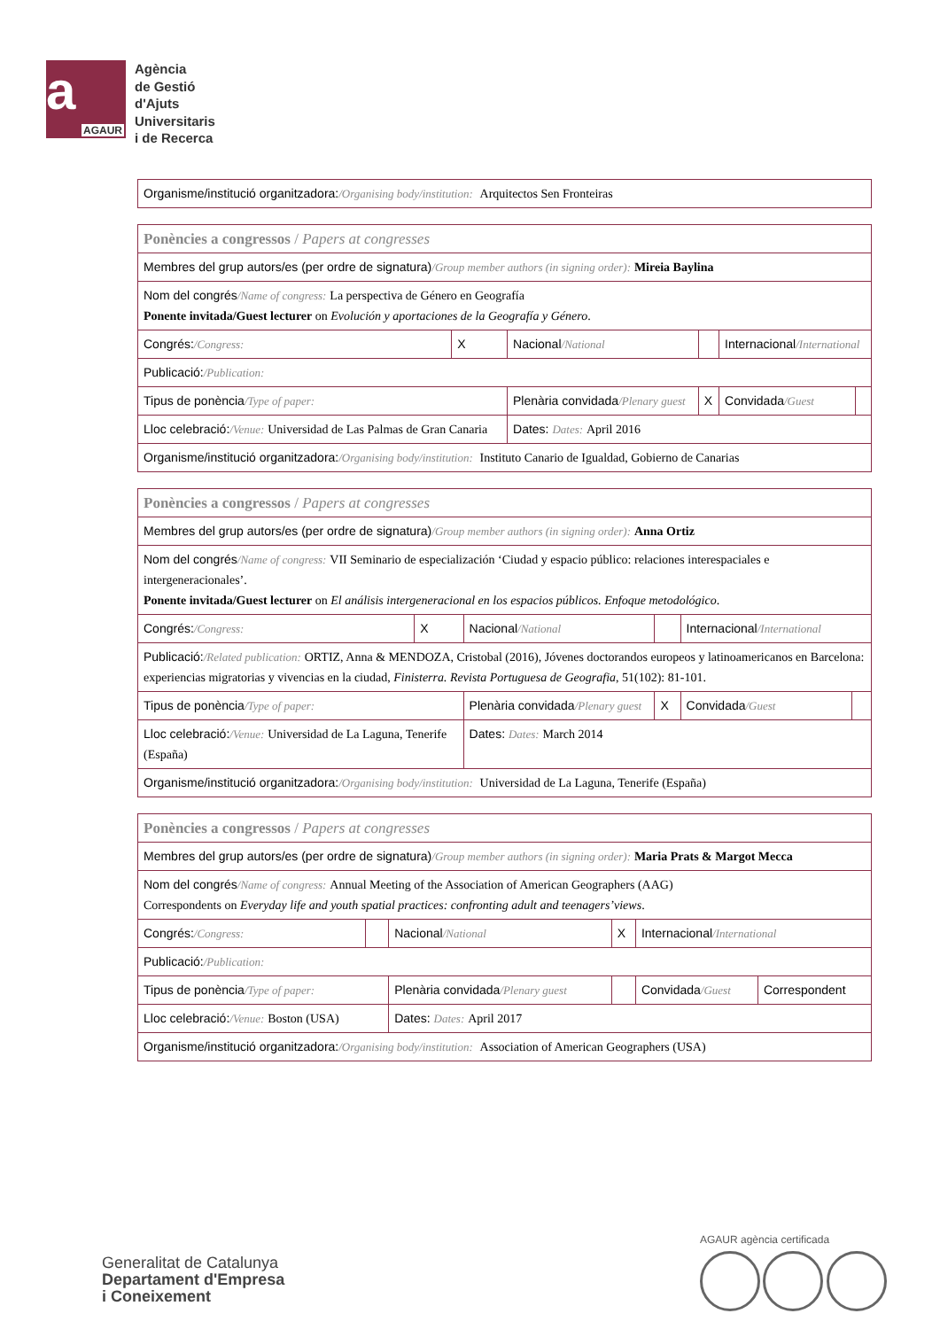a
AGAUR
Agència
de Gestió
d'Ajuts
Universitaris
i de Recerca
| Organisme/institució organitzadora: /Organising body/institution: Arquitectos Sen Fronteiras |
| Ponències a congressos / Papers at congresses | | | | | |
| Membres del grup autors/es (per ordre de signatura) /Group member authors (in signing order): Mireia Baylina | | | | | |
| Nom del congrés /Name of congress: La perspectiva de Género en Geografía Ponente invitada/Guest lecturer on Evolución y aportaciones de la Geografía y Género . | | | | | |
| Congrés: /Congress: | X | Nacional /National | | Internacional /International | |
| Publicació: /Publication: | | | | | |
| Tipus de ponència /Type of paper: | | Plenària convidada /Plenary guest | X | Convidada /Guest | |
| Lloc celebració: /Venue: Universidad de Las Palmas de Gran Canaria | | Dates: Dates: April 2016 | | | |
| Organisme/institució organitzadora: /Organising body/institution: Instituto Canario de Igualdad, Gobierno de Canarias | | | | | |
| Ponències a congressos / Papers at congresses | | | | | |
| Membres del grup autors/es (per ordre de signatura) /Group member authors (in signing order): Anna Ortiz | | | | | |
| Nom del congrés /Name of congress: VII Seminario de especialización ‘Ciudad y espacio público: relaciones interespaciales e intergeneracionales’. Ponente invitada/Guest lecturer on El análisis intergeneracional en los espacios públicos. Enfoque metodológico . | | | | | |
| Congrés: /Congress: | X | Nacional /National | | Internacional /International | |
| Publicació: /Related publication: ORTIZ, Anna & MENDOZA, Cristobal (2016), Jóvenes doctorandos europeos y latinoamericanos en Barcelona: experiencias migratorias y vivencias en la ciudad, Finisterra. Revista Portuguesa de Geografia , 51(102): 81-101. | | | | | |
| Tipus de ponència /Type of paper: | | Plenària convidada /Plenary guest | X | Convidada /Guest | |
| Lloc celebració: /Venue: Universidad de La Laguna, Tenerife (España) | | Dates: Dates: March 2014 | | | |
| Organisme/institució organitzadora: /Organising body/institution: Universidad de La Laguna, Tenerife (España) | | | | | |
| Ponències a congressos / Papers at congresses | | | | | |
| Membres del grup autors/es (per ordre de signatura) /Group member authors (in signing order): Maria Prats & Margot Mecca | | | | | |
| Nom del congrés /Name of congress: Annual Meeting of the Association of American Geographers (AAG) Correspondents on Everyday life and youth spatial practices: confronting adult and teenagers’views . | | | | | |
| Congrés: /Congress: | | Nacional /National | X | Internacional /International | |
| Publicació: /Publication: | | | | | |
| Tipus de ponència /Type of paper: | | Plenària convidada /Plenary guest | | Convidada /Guest | Correspondent |
| Lloc celebració: /Venue: Boston (USA) | | Dates: Dates: April 2017 | | | |
| Organisme/institució organitzadora: /Organising body/institution: Association of American Geographers (USA) | | | | | |
Generalitat de Catalunya
Departament d'Empresa
i Coneixement
AGAUR agència certificada